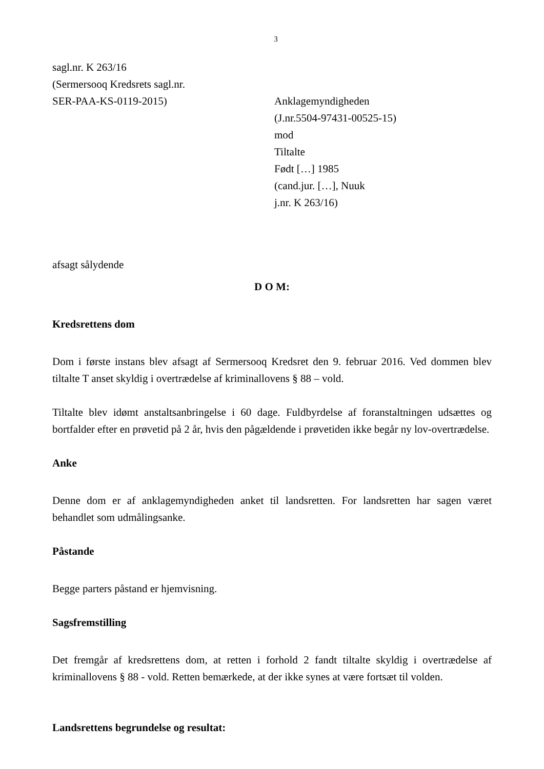3
sagl.nr. K 263/16
(Sermersooq Kredsrets sagl.nr.
SER-PAA-KS-0119-2015) Anklagemyndigheden
(J.nr.5504-97431-00525-15)
mod
Tiltalte
Født […] 1985
(cand.jur. […], Nuuk
j.nr. K 263/16)
afsagt sålydende
D O M:
Kredsrettens dom
Dom i første instans blev afsagt af Sermersooq Kredsret den 9. februar 2016. Ved dommen blev tiltalte T anset skyldig i overtrædelse af kriminallovens § 88 – vold.
Tiltalte blev idømt anstaltsanbringelse i 60 dage. Fuldbyrdelse af foranstaltningen udsættes og bortfalder efter en prøvetid på 2 år, hvis den pågældende i prøvetiden ikke begår ny lov-overtrædelse.
Anke
Denne dom er af anklagemyndigheden anket til landsretten. For landsretten har sagen været behandlet som udmålingsanke.
Påstande
Begge parters påstand er hjemvisning.
Sagsfremstilling
Det fremgår af kredsrettens dom, at retten i forhold 2 fandt tiltalte skyldig i overtrædelse af kriminallovens § 88 - vold. Retten bemærkede, at der ikke synes at være fortsæt til volden.
Landsrettens begrundelse og resultat: